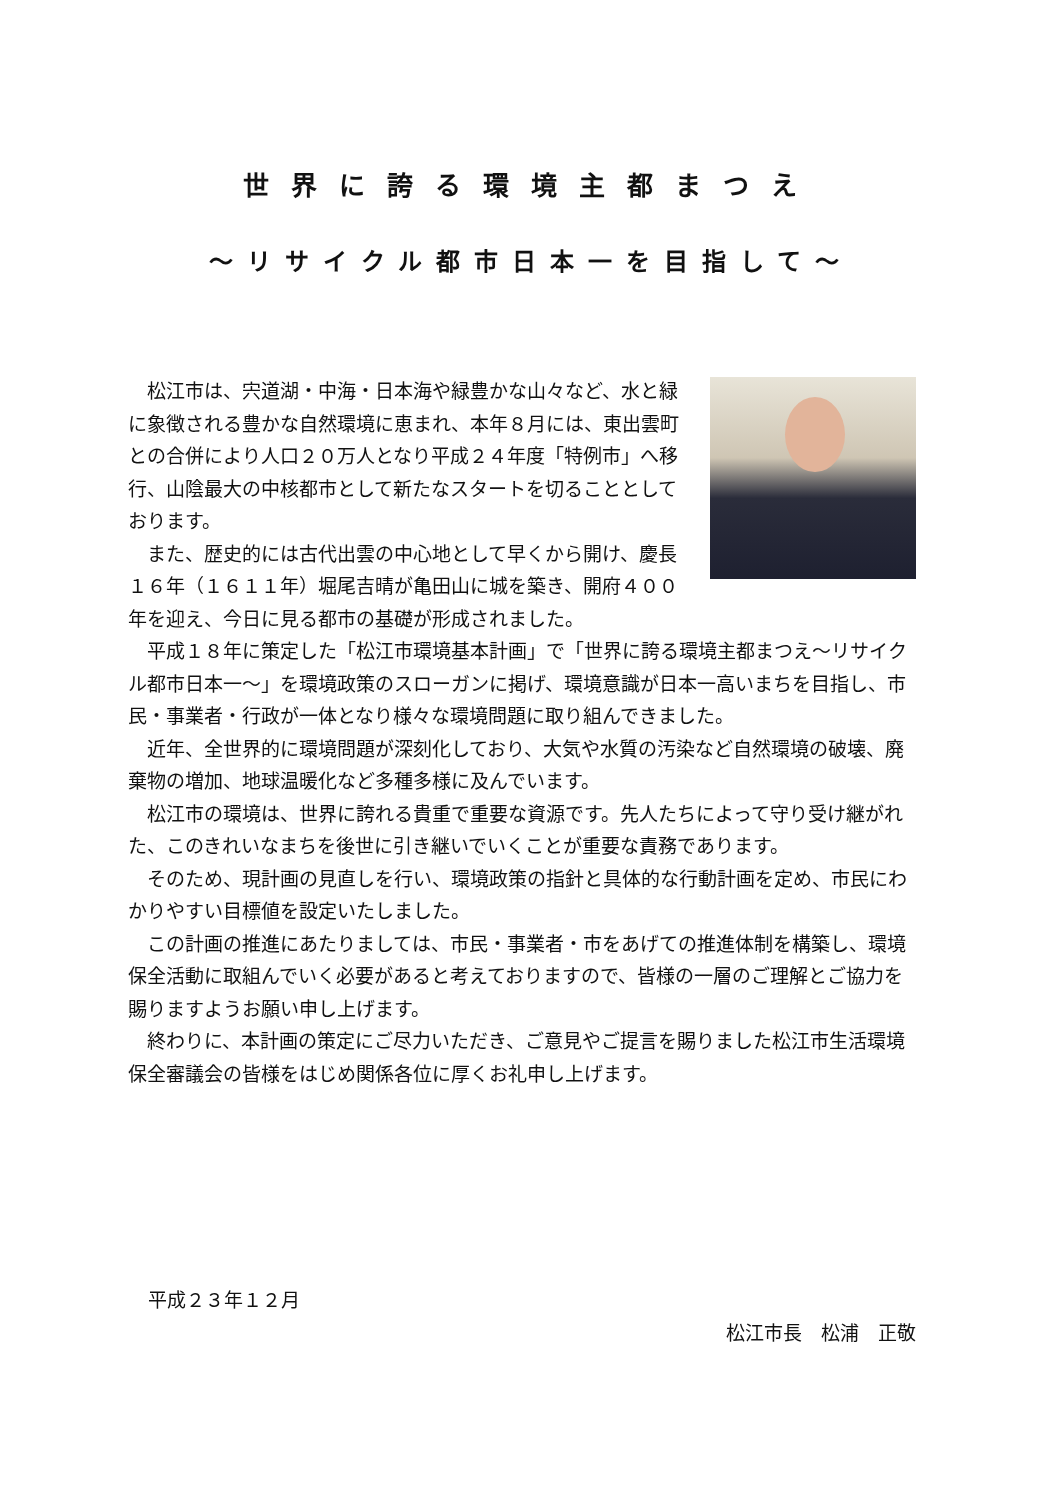世界に誇る環境主都まつえ
～リサイクル都市日本一を目指して～
松江市は、宍道湖・中海・日本海や緑豊かな山々など、水と緑に象徴される豊かな自然環境に恵まれ、本年８月には、東出雲町との合併により人口２０万人となり平成２４年度「特例市」へ移行、山陰最大の中核都市として新たなスタートを切ることとしております。
また、歴史的には古代出雲の中心地として早くから開け、慶長１６年（１６１１年）堀尾吉晴が亀田山に城を築き、開府４００年を迎え、今日に見る都市の基礎が形成されました。
平成１８年に策定した「松江市環境基本計画」で「世界に誇る環境主都まつえ～リサイクル都市日本一～」を環境政策のスローガンに掲げ、環境意識が日本一高いまちを目指し、市民・事業者・行政が一体となり様々な環境問題に取り組んできました。
近年、全世界的に環境問題が深刻化しており、大気や水質の汚染など自然環境の破壊、廃棄物の増加、地球温暖化など多種多様に及んでいます。
松江市の環境は、世界に誇れる貴重で重要な資源です。先人たちによって守り受け継がれた、このきれいなまちを後世に引き継いでいくことが重要な責務であります。
そのため、現計画の見直しを行い、環境政策の指針と具体的な行動計画を定め、市民にわかりやすい目標値を設定いたしました。
この計画の推進にあたりましては、市民・事業者・市をあげての推進体制を構築し、環境保全活動に取組んでいく必要があると考えておりますので、皆様の一層のご理解とご協力を賜りますようお願い申し上げます。
終わりに、本計画の策定にご尽力いただき、ご意見やご提言を賜りました松江市生活環境保全審議会の皆様をはじめ関係各位に厚くお礼申し上げます。
平成２３年１２月
松江市長　松浦　正敬